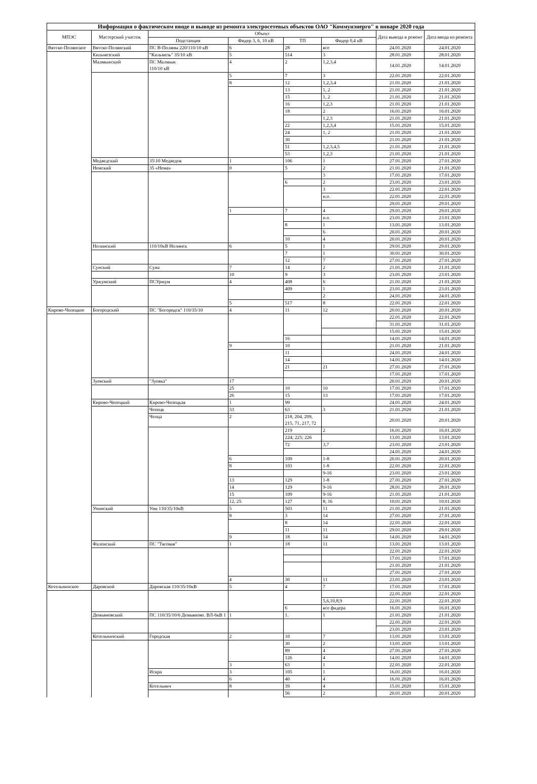| Информация о фактическом вводе и выводе из ремонта электросетевых объектов ОАО "Коммунэнерго" в январе 2020 года | | | | | | | |
| --- | --- | --- | --- | --- | --- | --- | --- |
| МПЭС | Мастерский участок | Объект | | | | Дата вывода в ремонт | Дата ввода из ремонта |
| | | Подстанция | Фидер 3, 6, 10 кВ | ТП | Фидер 0,4 кВ | | |
| Вятско-Полянское | Вятско-Полянский | ПС В-Поляны 220/110/10 кВ | 6 | 28 | все | 24.01.2020 | 24.01.2020 |
| | Кильмезский | "Кильмезь" 35/10 кВ | 5 | 514 | 3 | 28.01.2020 | 28.01.2020 |
| | Малмыжский | ПС Малмыж 110/10 кВ | 4 | 2 | 1,2,3,4 | 14.01.2020 | 14.01.2020 |
| | | | 5 | 7 | 3 | 22.01.2020 | 22.01.2020 |
| | | | 8 | 12 | 1,2,3,4 | 21.01.2020 | 21.01.2020 |
| | | | | 13 | 1, 2 | 21.01.2020 | 21.01.2020 |
| | | | | 15 | 1, 2 | 21.01.2020 | 21.01.2020 |
| | | | | 16 | 1,2,3 | 21.01.2020 | 21.01.2020 |
| | | | | 18 | 2 | 16.01.2020 | 16.01.2020 |
| | | | | | 1,2,3 | 21.01.2020 | 21.01.2020 |
| | | | | 22 | 1,2,3,4 | 15.01.2020 | 15.01.2020 |
| | | | | 24 | 1, 2 | 21.01.2020 | 21.01.2020 |
| | | | | 30 | | 21.01.2020 | 21.01.2020 |
| | | | | 51 | 1,2,3,4,5 | 21.01.2020 | 21.01.2020 |
| | | | | 53 | 1,2,3 | 21.01.2020 | 21.01.2020 |
| | Медведский | 35\10 Медведок | 1 | 106 | 1 | 27.01.2020 | 27.01.2020 |
| | Немский | 35 «Нема» | 0 | 5 | 2 | 21.01.2020 | 21.01.2020 |
| | | | | | 3 | 17.01.2020 | 17.01.2020 |
| | | | | 6 | 2 | 23.01.2020 | 23.01.2020 |
| | | | | | 3 | 22.01.2020 | 22.01.2020 |
| | | | | | н.о. | 22.01.2020 | 22.01.2020 |
| | | | | | | 29.01.2020 | 29.01.2020 |
| | | | 1 | 7 | 4 | 29.01.2020 | 29.01.2020 |
| | | | | | н.о. | 23.01.2020 | 23.01.2020 |
| | | | | 8 | 1 | 13.01.2020 | 13.01.2020 |
| | | | | | 6 | 20.01.2020 | 20.01.2020 |
| | | | | 10 | 4 | 20.01.2020 | 20.01.2020 |
| | Нолинский | 110/10кВ Нолинск | 6 | 5 | 1 | 29.01.2020 | 29.01.2020 |
| | | | | 7 | 1 | 30.01.2020 | 30.01.2020 |
| | | | | 12 | 7 | 27.01.2020 | 27.01.2020 |
| | Сунский | Суна | 7 | 14 | 2 | 21.01.2020 | 21.01.2020 |
| | | | 10 | 9 | 3 | 23.01.2020 | 23.01.2020 |
| | Уржумский | ПСУржум | 4 | 408 | 6 | 21.01.2020 | 21.01.2020 |
| | | | | 409 | 1 | 23.01.2020 | 23.01.2020 |
| | | | | | 2 | 24.01.2020 | 24.01.2020 |
| | | | 5 | 517 | 8 | 22.01.2020 | 22.01.2020 |
| Кирово-Чепецкое | Богородский | ПС "Богородск" 110/35/10 | 4 | 11 | 12 | 20.01.2020 | 20.01.2020 |
| | | | | | | 22.01.2020 | 22.01.2020 |
| | | | | | | 31.01.2020 | 31.01.2020 |
| | | | | | | 15.01.2020 | 15.01.2020 |
| | | | | 16 | | 14.01.2020 | 14.01.2020 |
| | | | 9 | 10 | | 21.01.2020 | 21.01.2020 |
| | | | | 11 | | 24.01.2020 | 24.01.2020 |
| | | | | 14 | | 14.01.2020 | 14.01.2020 |
| | | | | 21 | 21 | 27.01.2020 | 27.01.2020 |
| | | | | | | 17.01.2020 | 17.01.2020 |
| | Зуевский | "Зуевка" | 17 | | | 20.01.2020 | 20.01.2020 |
| | | | 25 | 10 | 10 | 17.01.2020 | 17.01.2020 |
| | | | 26 | 15 | 13 | 17.01.2020 | 17.01.2020 |
| | Кирово-Чепецкий | Кирово-Чепецкая | 1 | 99 | | 24.01.2020 | 24.01.2020 |
| | | Чепецк | 33 | 63 | 3 | 21.01.2020 | 21.01.2020 |
| | | Чепца | 2 | 218, 204, 209, 215, 71, 217, 72 | | 20.01.2020 | 20.01.2020 |
| | | | | 219 | 2 | 16.01.2020 | 16.01.2020 |
| | | | | 224; 225; 226 | | 13.01.2020 | 13.01.2020 |
| | | | | 72 | 3,7 | 23.01.2020 | 23.01.2020 |
| | | | | | | 24.01.2020 | 24.01.2020 |
| | | | 6 | 109 | 1-8 | 20.01.2020 | 20.01.2020 |
| | | | 8 | 103 | 1-8 | 22.01.2020 | 22.01.2020 |
| | | | | | 9-16 | 23.01.2020 | 23.01.2020 |
| | | | 13 | 129 | 1-8 | 27.01.2020 | 27.01.2020 |
| | | | 14 | 129 | 9-16 | 28.01.2020 | 28.01.2020 |
| | | | 15 | 109 | 9-16 | 21.01.2020 | 21.01.2020 |
| | | | 12, 25 | 127 | 8, 16 | 10.01.2020 | 10.01.2020 |
| | Унинский | Уни 110/35/10кВ | 5 | 503 | 11 | 21.01.2020 | 21.01.2020 |
| | | | 8 | 3 | 14 | 27.01.2020 | 27.01.2020 |
| | | | | 8 | 14 | 22.01.2020 | 22.01.2020 |
| | | | | 11 | 11 | 29.01.2020 | 29.01.2020 |
| | | | 9 | 18 | 14 | 14.01.2020 | 14.01.2020 |
| | Фаленский | ПС "Тяговая" | 1 | 18 | 11 | 13.01.2020 | 13.01.2020 |
| | | | | | | 22.01.2020 | 22.01.2020 |
| | | | | | | 17.01.2020 | 17.01.2020 |
| | | | | | | 21.01.2020 | 21.01.2020 |
| | | | | | | 27.01.2020 | 27.01.2020 |
| | | | 4 | 30 | 11 | 23.01.2020 | 23.01.2020 |
| Котельничское | Даровской | Даровская 110/35/10кВ | 5 | 4 | 7 | 17.01.2020 | 17.01.2020 |
| | | | | | | 22.01.2020 | 22.01.2020 |
| | | | | | 5,6,10,8,9 | 22.01.2020 | 22.01.2020 |
| | | | | 6 | все фидера | 16.01.2020 | 16.01.2020 |
| | Демьяновский | ПС 110/35/10/6 Демьяново. ВЛ-6кВ 1 | 1 | 1. | 1 | 21.01.2020 | 21.01.2020 |
| | | | | | | 22.01.2020 | 22.01.2020 |
| | | | | | | 23.01.2020 | 23.01.2020 |
| | Котельничский | Городская | 2 | 10 | 7 | 13.01.2020 | 13.01.2020 |
| | | | | 30 | 2 | 13.01.2020 | 13.01.2020 |
| | | | | 89 | 4 | 27.01.2020 | 27.01.2020 |
| | | | | 126 | 4 | 14.01.2020 | 14.01.2020 |
| | | | 3 | 63 | 1 | 22.01.2020 | 22.01.2020 |
| | | Искра | 3 | 105 | 1 | 16.01.2020 | 16.01.2020 |
| | | | 6 | 40 | 4 | 16.01.2020 | 16.01.2020 |
| | | Котельнич | 8 | 39 | 4 | 15.01.2020 | 15.01.2020 |
| | | | | 56 | 2 | 20.01.2020 | 20.01.2020 |